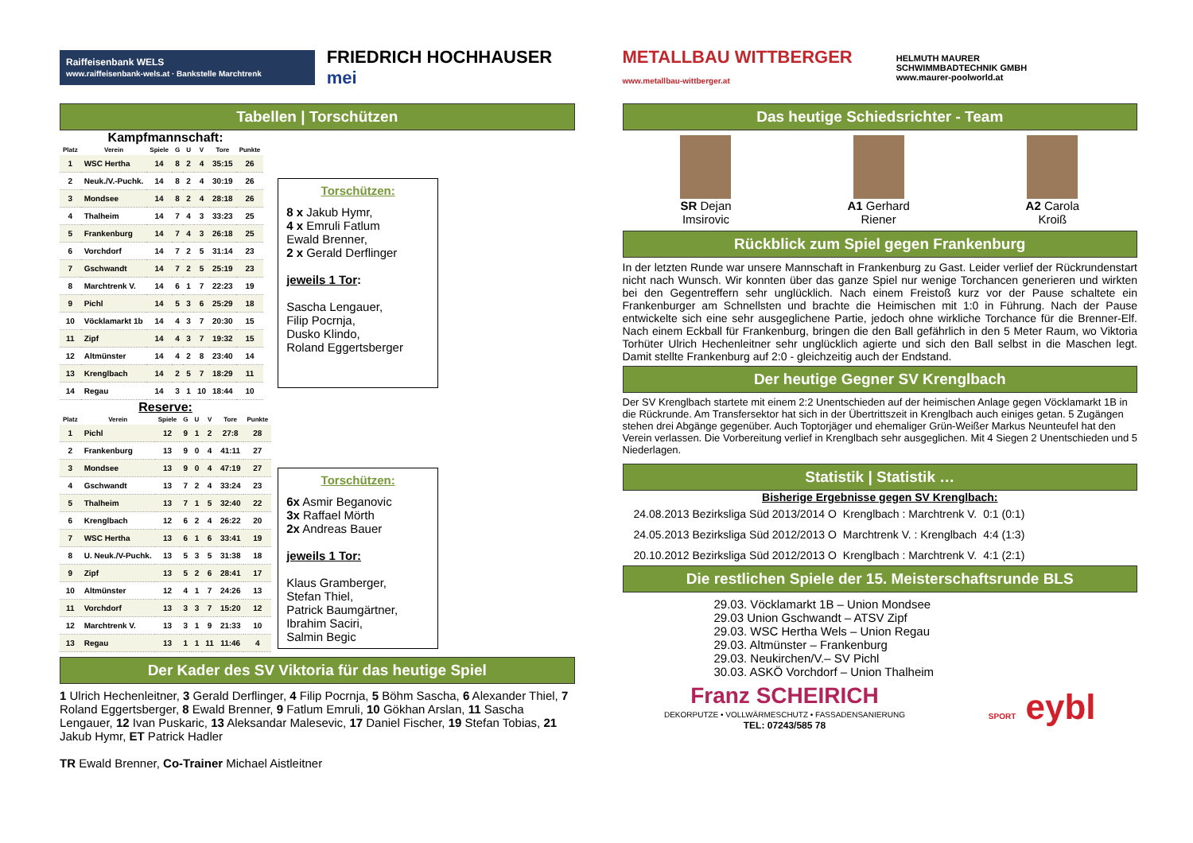Raiffeisenbank WELS
www.raiffeisenbank-wels.at · Bankstelle Marchtrenk
FRIEDRICH HOCHHAUSER mei
Tabellen | Torschützen
Kampfmannschaft:
| Platz | Verein | Spiele | G | U | V | Tore | Punkte |
| --- | --- | --- | --- | --- | --- | --- | --- |
| 1 | WSC Hertha | 14 | 8 | 2 | 4 | 35:15 | 26 |
| 2 | Neuk./V.-Puchk. | 14 | 8 | 2 | 4 | 30:19 | 26 |
| 3 | Mondsee | 14 | 8 | 2 | 4 | 28:18 | 26 |
| 4 | Thalheim | 14 | 7 | 4 | 3 | 33:23 | 25 |
| 5 | Frankenburg | 14 | 7 | 4 | 3 | 26:18 | 25 |
| 6 | Vorchdorf | 14 | 7 | 2 | 5 | 31:14 | 23 |
| 7 | Gschwandt | 14 | 7 | 2 | 5 | 25:19 | 23 |
| 8 | Marchtrenk V. | 14 | 6 | 1 | 7 | 22:23 | 19 |
| 9 | Pichl | 14 | 5 | 3 | 6 | 25:29 | 18 |
| 10 | Vöcklamarkt 1b | 14 | 4 | 3 | 7 | 20:30 | 15 |
| 11 | Zipf | 14 | 4 | 3 | 7 | 19:32 | 15 |
| 12 | Altmünster | 14 | 4 | 2 | 8 | 23:40 | 14 |
| 13 | Krenglbach | 14 | 2 | 5 | 7 | 18:29 | 11 |
| 14 | Regau | 14 | 3 | 1 | 10 | 18:44 | 10 |
Reserve:
| Platz | Verein | Spiele | G | U | V | Tore | Punkte |
| --- | --- | --- | --- | --- | --- | --- | --- |
| 1 | Pichl | 12 | 9 | 1 | 2 | 27:8 | 28 |
| 2 | Frankenburg | 13 | 9 | 0 | 4 | 41:11 | 27 |
| 3 | Mondsee | 13 | 9 | 0 | 4 | 47:19 | 27 |
| 4 | Gschwandt | 13 | 7 | 2 | 4 | 33:24 | 23 |
| 5 | Thalheim | 13 | 7 | 1 | 5 | 32:40 | 22 |
| 6 | Krenglbach | 12 | 6 | 2 | 4 | 26:22 | 20 |
| 7 | WSC Hertha | 13 | 6 | 1 | 6 | 33:41 | 19 |
| 8 | U. Neuk./V-Puchk. | 13 | 5 | 3 | 5 | 31:38 | 18 |
| 9 | Zipf | 13 | 5 | 2 | 6 | 28:41 | 17 |
| 10 | Altmünster | 12 | 4 | 1 | 7 | 24:26 | 13 |
| 11 | Vorchdorf | 13 | 3 | 3 | 7 | 15:20 | 12 |
| 12 | Marchtrenk V. | 13 | 3 | 1 | 9 | 21:33 | 10 |
| 13 | Regau | 13 | 1 | 1 | 11 | 11:46 | 4 |
Torschützen:
8 x Jakub Hymr,
4 x Emruli Fatlum
Ewald Brenner,
2 x Gerald Derflinger
jeweils 1 Tor:
Sascha Lengauer,
Filip Pocrnja,
Dusko Klindo,
Roland Eggertsberger
Torschützen:
6x Asmir Beganovic
3x Raffael Mörth
2x Andreas Bauer
jeweils 1 Tor:
Klaus Gramberger,
Stefan Thiel,
Patrick Baumgärtner,
Ibrahim Saciri,
Salmin Begic
Der Kader des SV Viktoria für das heutige Spiel
1 Ulrich Hechenleitner, 3 Gerald Derflinger, 4 Filip Pocrnja, 5 Böhm Sascha, 6 Alexander Thiel, 7 Roland Eggertsberger, 8 Ewald Brenner, 9 Fatlum Emruli, 10 Gökhan Arslan, 11 Sascha Lengauer, 12 Ivan Puskaric, 13 Aleksandar Malesevic, 17 Daniel Fischer, 19 Stefan Tobias, 21 Jakub Hymr, ET Patrick Hadler
TR Ewald Brenner, Co-Trainer Michael Aistleitner
METALLBAU WITTBERGER
www.metallbau-wittberger.at
HELMUTH MAURER
SCHWIMMBADTECHNIK GMBH
www.maurer-poolworld.at
Das heutige Schiedsrichter - Team
SR Dejan
Imsirovic
A1 Gerhard
Riener
A2 Carola
Kroiß
Rückblick zum Spiel gegen Frankenburg
In der letzten Runde war unsere Mannschaft in Frankenburg zu Gast. Leider verlief der Rückrundenstart nicht nach Wunsch. Wir konnten über das ganze Spiel nur wenige Torchancen generieren und wirkten bei den Gegentreffern sehr unglücklich. Nach einem Freistoß kurz vor der Pause schaltete ein Frankenburger am Schnellsten und brachte die Heimischen mit 1:0 in Führung. Nach der Pause entwickelte sich eine sehr ausgeglichene Partie, jedoch ohne wirkliche Torchance für die Brenner-Elf. Nach einem Eckball für Frankenburg, bringen die den Ball gefährlich in den 5 Meter Raum, wo Viktoria Torhüter Ulrich Hechenleitner sehr unglücklich agierte und sich den Ball selbst in die Maschen legt. Damit stellte Frankenburg auf 2:0 - gleichzeitig auch der Endstand.
Der heutige Gegner SV Krenglbach
Der SV Krenglbach startete mit einem 2:2 Unentschieden auf der heimischen Anlage gegen Vöcklamarkt 1B in die Rückrunde. Am Transfersektor hat sich in der Übertrittszeit in Krenglbach auch einiges getan. 5 Zugängen stehen drei Abgänge gegenüber. Auch Toptorjäger und ehemaliger Grün-Weißer Markus Neunteufel hat den Verein verlassen. Die Vorbereitung verlief in Krenglbach sehr ausgeglichen. Mit 4 Siegen 2 Unentschieden und 5 Niederlagen.
Statistik | Statistik …
Bisherige Ergebnisse gegen SV Krenglbach:
| 24.08.2013 Bezirksliga Süd 2013/2014 O | Krenglbach : Marchtrenk V. | 0:1 (0:1) |
| 24.05.2013 Bezirksliga Süd 2012/2013 O | Marchtrenk V. : Krenglbach | 4:4 (1:3) |
| 20.10.2012 Bezirksliga Süd 2012/2013 O | Krenglbach : Marchtrenk V. | 4:1 (2:1) |
Die restlichen Spiele der 15. Meisterschaftsrunde BLS
29.03. Vöcklamarkt 1B – Union Mondsee
29.03 Union Gschwandt – ATSV Zipf
29.03. WSC Hertha Wels – Union Regau
29.03. Altmünster – Frankenburg
29.03. Neukirchen/V.– SV Pichl
30.03. ASKÖ Vorchdorf – Union Thalheim
Franz SCHEIRICH
DEKORPUTZE • VOLLWÄRMESCHUTZ • FASSADENSANIERUNG
TEL: 07243/585 78
SPORT eybl